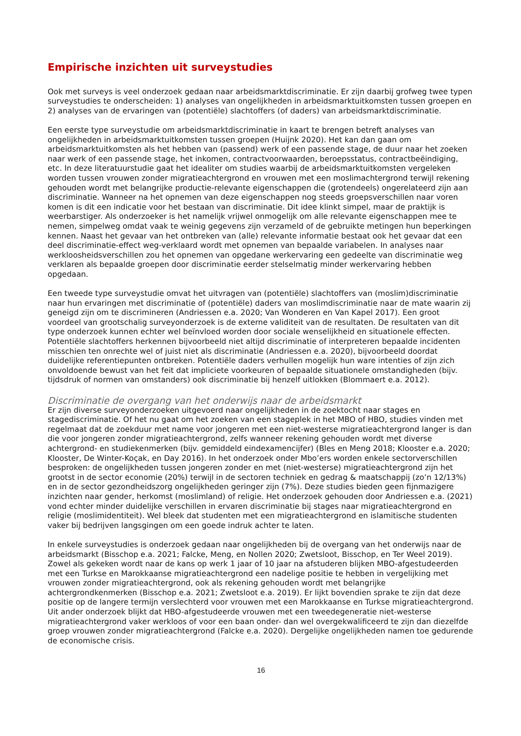Empirische inzichten uit surveystudies
Ook met surveys is veel onderzoek gedaan naar arbeidsmarktdiscriminatie. Er zijn daarbij grofweg twee typen surveystudies te onderscheiden: 1) analyses van ongelijkheden in arbeidsmarktuitkomsten tussen groepen en 2) analyses van de ervaringen van (potentiële) slachtoffers (of daders) van arbeidsmarktdiscriminatie.
Een eerste type surveystudie om arbeidsmarktdiscriminatie in kaart te brengen betreft analyses van ongelijkheden in arbeidsmarktuitkomsten tussen groepen (Huijnk 2020). Het kan dan gaan om arbeidsmarktuitkomsten als het hebben van (passend) werk of een passende stage, de duur naar het zoeken naar werk of een passende stage, het inkomen, contractvoorwaarden, beroepsstatus, contractbeëindiging, etc. In deze literatuurstudie gaat het idealiter om studies waarbij de arbeidsmarktuitkomsten vergeleken worden tussen vrouwen zonder migratieachtergrond en vrouwen met een moslimachtergrond terwijl rekening gehouden wordt met belangrijke productie-relevante eigenschappen die (grotendeels) ongerelateerd zijn aan discriminatie. Wanneer na het opnemen van deze eigenschappen nog steeds groepsverschillen naar voren komen is dit een indicatie voor het bestaan van discriminatie. Dit idee klinkt simpel, maar de praktijk is weerbarstiger. Als onderzoeker is het namelijk vrijwel onmogelijk om alle relevante eigenschappen mee te nemen, simpelweg omdat vaak te weinig gegevens zijn verzameld of de gebruikte metingen hun beperkingen kennen. Naast het gevaar van het ontbreken van (alle) relevante informatie bestaat ook het gevaar dat een deel discriminatie-effect weg-verklaard wordt met opnemen van bepaalde variabelen. In analyses naar werkloosheidsverschillen zou het opnemen van opgedane werkervaring een gedeelte van discriminatie weg verklaren als bepaalde groepen door discriminatie eerder stelselmatig minder werkervaring hebben opgedaan.
Een tweede type surveystudie omvat het uitvragen van (potentiële) slachtoffers van (moslim)discriminatie naar hun ervaringen met discriminatie of (potentiële) daders van moslimdiscriminatie naar de mate waarin zij geneigd zijn om te discrimineren (Andriessen e.a. 2020; Van Wonderen en Van Kapel 2017). Een groot voordeel van grootschalig surveyonderzoek is de externe validiteit van de resultaten. De resultaten van dit type onderzoek kunnen echter wel beïnvloed worden door sociale wenselijkheid en situationele effecten. Potentiële slachtoffers herkennen bijvoorbeeld niet altijd discriminatie of interpreteren bepaalde incidenten misschien ten onrechte wel of juist niet als discriminatie (Andriessen e.a. 2020), bijvoorbeeld doordat duidelijke referentiepunten ontbreken. Potentiële daders verhullen mogelijk hun ware intenties of zijn zich onvoldoende bewust van het feit dat impliciete voorkeuren of bepaalde situationele omstandigheden (bijv. tijdsdruk of normen van omstanders) ook discriminatie bij henzelf uitlokken (Blommaert e.a. 2012).
Discriminatie de overgang van het onderwijs naar de arbeidsmarkt
Er zijn diverse surveyonderzoeken uitgevoerd naar ongelijkheden in de zoektocht naar stages en stagediscriminatie. Of het nu gaat om het zoeken van een stageplek in het MBO of HBO, studies vinden met regelmaat dat de zoekduur met name voor jongeren met een niet-westerse migratieachtergrond langer is dan die voor jongeren zonder migratieachtergrond, zelfs wanneer rekening gehouden wordt met diverse achtergrond- en studiekenmerken (bijv. gemiddeld eindexamencijfer) (Bles en Meng 2018; Klooster e.a. 2020; Klooster, De Winter-Koçak, en Day 2016). In het onderzoek onder Mbo’ers worden enkele sectorverschillen besproken: de ongelijkheden tussen jongeren zonder en met (niet-westerse) migratieachtergrond zijn het grootst in de sector economie (20%) terwijl in de sectoren techniek en gedrag & maatschappij (zo’n 12/13%) en in de sector gezondheidszorg ongelijkheden geringer zijn (7%). Deze studies bieden geen fijnmazigere inzichten naar gender, herkomst (moslimland) of religie. Het onderzoek gehouden door Andriessen e.a. (2021) vond echter minder duidelijke verschillen in ervaren discriminatie bij stages naar migratieachtergrond en religie (moslimidentiteit). Wel bleek dat studenten met een migratieachtergrond en islamitische studenten vaker bij bedrijven langsgingen om een goede indruk achter te laten.
In enkele surveystudies is onderzoek gedaan naar ongelijkheden bij de overgang van het onderwijs naar de arbeidsmarkt (Bisschop e.a. 2021; Falcke, Meng, en Nollen 2020; Zwetsloot, Bisschop, en Ter Weel 2019). Zowel als gekeken wordt naar de kans op werk 1 jaar of 10 jaar na afstuderen blijken MBO-afgestudeerden met een Turkse en Marokkaanse migratieachtergrond een nadelige positie te hebben in vergelijking met vrouwen zonder migratieachtergrond, ook als rekening gehouden wordt met belangrijke achtergrondkenmerken (Bisschop e.a. 2021; Zwetsloot e.a. 2019). Er lijkt bovendien sprake te zijn dat deze positie op de langere termijn verslechterd voor vrouwen met een Marokkaanse en Turkse migratieachtergrond. Uit ander onderzoek blijkt dat HBO-afgestudeerde vrouwen met een tweedegeneratie niet-westerse migratieachtergrond vaker werkloos of voor een baan onder- dan wel overgekwalificeerd te zijn dan diezelfde groep vrouwen zonder migratieachtergrond (Falcke e.a. 2020). Dergelijke ongelijkheden namen toe gedurende de economische crisis.
16